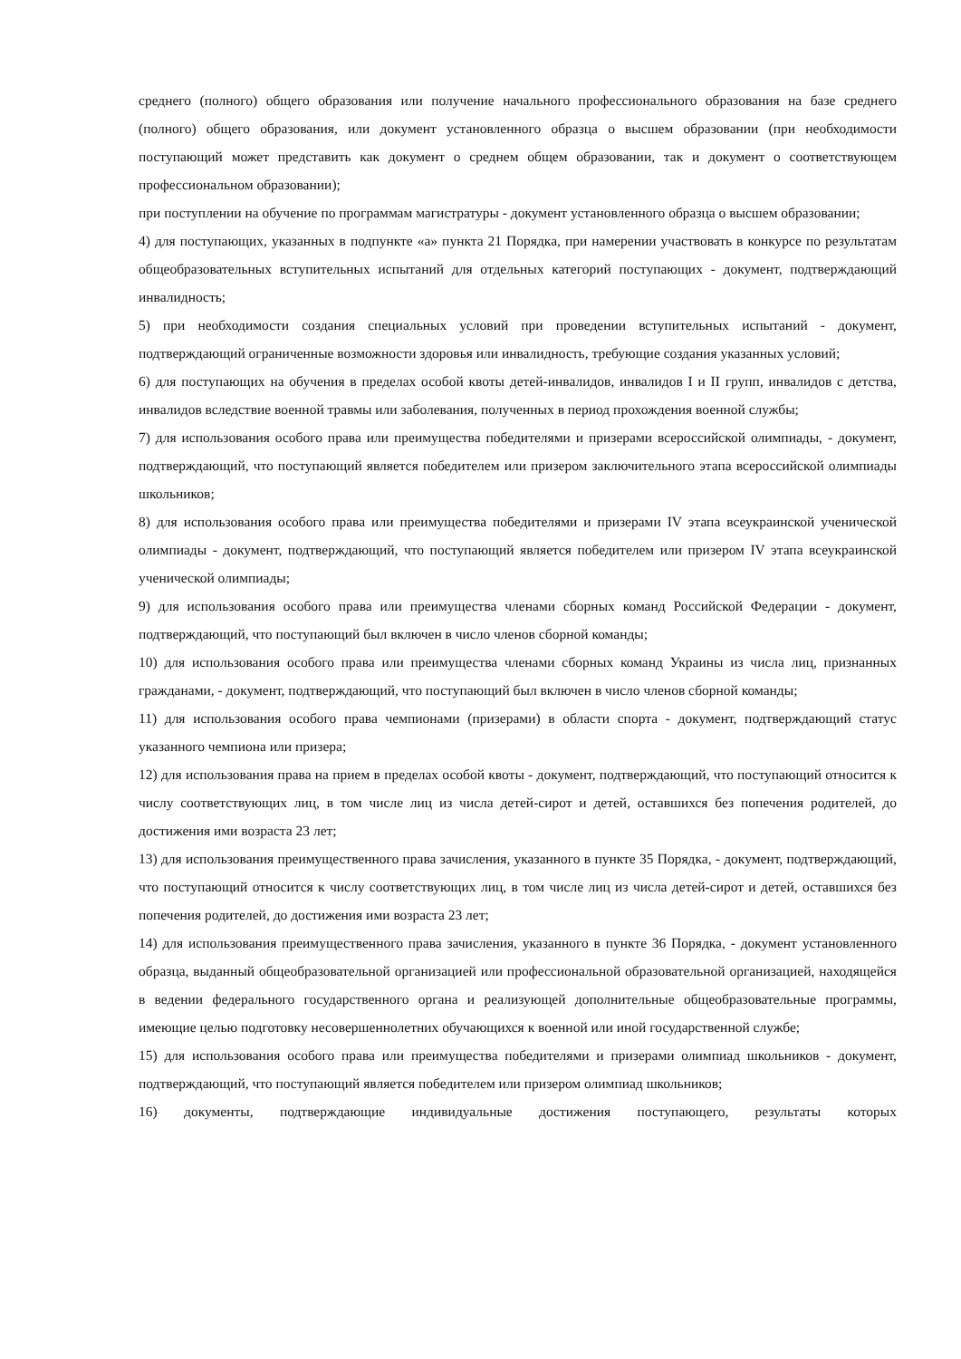среднего (полного) общего образования или получение начального профессионального образования на базе среднего (полного) общего образования, или документ установленного образца о высшем образовании (при необходимости поступающий может представить как документ о среднем общем образовании, так и документ о соответствующем профессиональном образовании);
при поступлении на обучение по программам магистратуры - документ установленного образца о высшем образовании;
4) для поступающих, указанных в подпункте «а» пункта 21 Порядка, при намерении участвовать в конкурсе по результатам общеобразовательных вступительных испытаний для отдельных категорий поступающих - документ, подтверждающий инвалидность;
5) при необходимости создания специальных условий при проведении вступительных испытаний - документ, подтверждающий ограниченные возможности здоровья или инвалидность, требующие создания указанных условий;
6) для поступающих на обучения в пределах особой квоты детей-инвалидов, инвалидов I и II групп, инвалидов с детства, инвалидов вследствие военной травмы или заболевания, полученных в период прохождения военной службы;
7) для использования особого права или преимущества победителями и призерами всероссийской олимпиады, - документ, подтверждающий, что поступающий является победителем или призером заключительного этапа всероссийской олимпиады школьников;
8) для использования особого права или преимущества победителями и призерами IV этапа всеукраинской ученической олимпиады - документ, подтверждающий, что поступающий является победителем или призером IV этапа всеукраинской ученической олимпиады;
9) для использования особого права или преимущества членами сборных команд Российской Федерации - документ, подтверждающий, что поступающий был включен в число членов сборной команды;
10) для использования особого права или преимущества членами сборных команд Украины из числа лиц, признанных гражданами, - документ, подтверждающий, что поступающий был включен в число членов сборной команды;
11) для использования особого права чемпионами (призерами) в области спорта - документ, подтверждающий статус указанного чемпиона или призера;
12) для использования права на прием в пределах особой квоты - документ, подтверждающий, что поступающий относится к числу соответствующих лиц, в том числе лиц из числа детей-сирот и детей, оставшихся без попечения родителей, до достижения ими возраста 23 лет;
13) для использования преимущественного права зачисления, указанного в пункте 35 Порядка, - документ, подтверждающий, что поступающий относится к числу соответствующих лиц, в том числе лиц из числа детей-сирот и детей, оставшихся без попечения родителей, до достижения ими возраста 23 лет;
14) для использования преимущественного права зачисления, указанного в пункте 36 Порядка, - документ установленного образца, выданный общеобразовательной организацией или профессиональной образовательной организацией, находящейся в ведении федерального государственного органа и реализующей дополнительные общеобразовательные программы, имеющие целью подготовку несовершеннолетних обучающихся к военной или иной государственной службе;
15) для использования особого права или преимущества победителями и призерами олимпиад школьников - документ, подтверждающий, что поступающий является победителем или призером олимпиад школьников;
16) документы, подтверждающие индивидуальные достижения поступающего, результаты которых